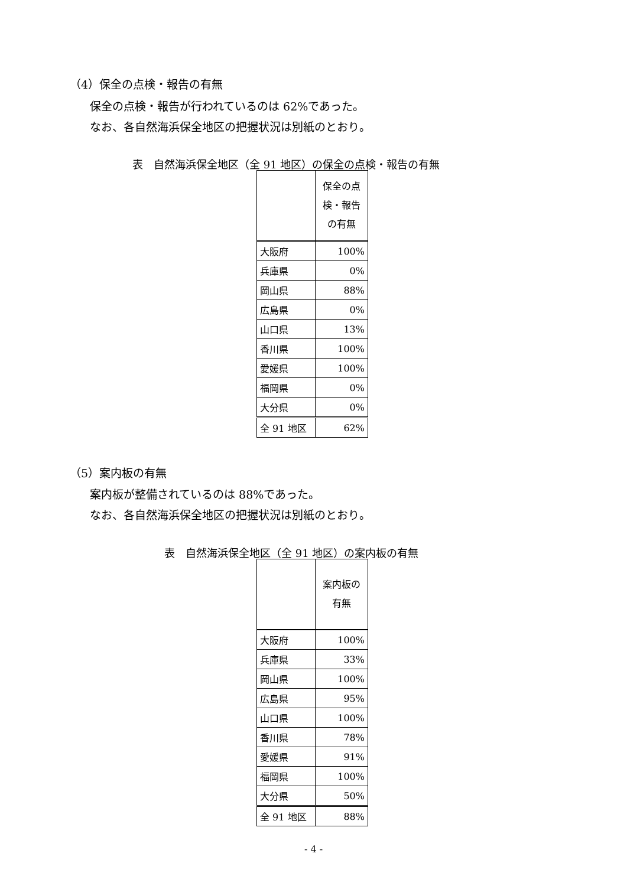（4）保全の点検・報告の有無
保全の点検・報告が行われているのは 62%であった。
なお、各自然海浜保全地区の把握状況は別紙のとおり。
表　自然海浜保全地区（全 91 地区）の保全の点検・報告の有無
| | 保全の点 検・報告 の有無 |
| 大阪府 | 100% |
| 兵庫県 | 0% |
| 岡山県 | 88% |
| 広島県 | 0% |
| 山口県 | 13% |
| 香川県 | 100% |
| 愛媛県 | 100% |
| 福岡県 | 0% |
| 大分県 | 0% |
| 全 91 地区 | 62% |
（5）案内板の有無
案内板が整備されているのは 88%であった。
なお、各自然海浜保全地区の把握状況は別紙のとおり。
表　自然海浜保全地区（全 91 地区）の案内板の有無
| | 案内板の 有無 |
| 大阪府 | 100% |
| 兵庫県 | 33% |
| 岡山県 | 100% |
| 広島県 | 95% |
| 山口県 | 100% |
| 香川県 | 78% |
| 愛媛県 | 91% |
| 福岡県 | 100% |
| 大分県 | 50% |
| 全 91 地区 | 88% |
- 4 -